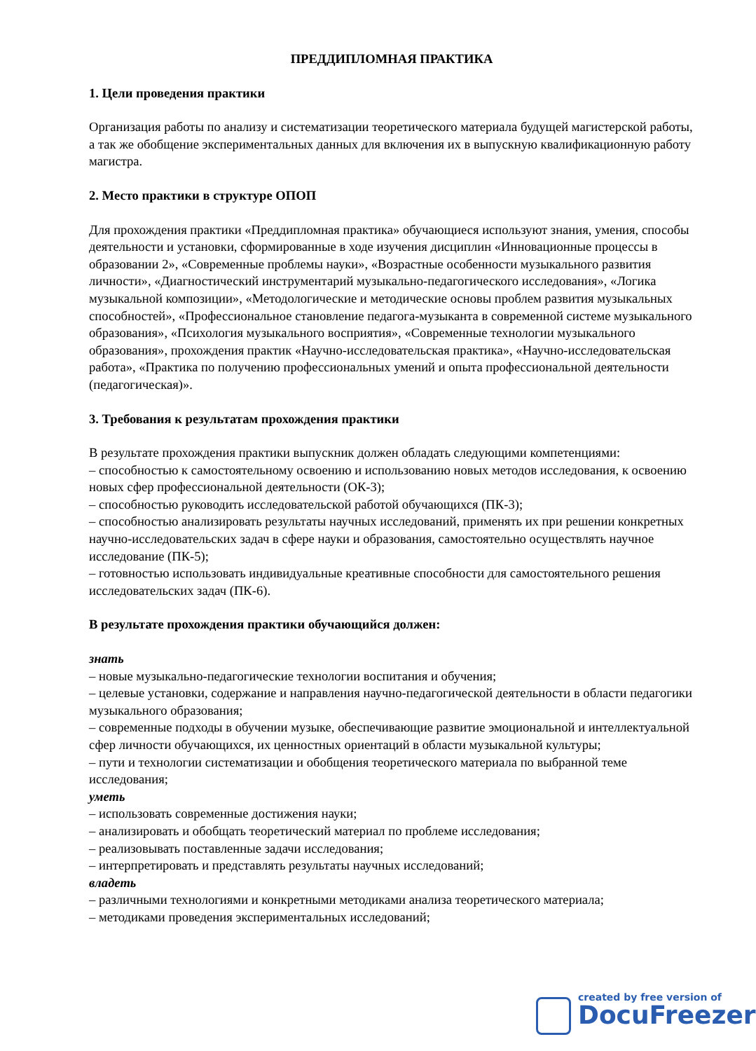ПРЕДДИПЛОМНАЯ ПРАКТИКА
1. Цели проведения практики
Организация работы по анализу и систематизации теоретического материала будущей магистерской работы, а так же обобщение экспериментальных данных для включения их в выпускную квалификационную работу магистра.
2. Место практики в структуре ОПОП
Для прохождения практики «Преддипломная практика» обучающиеся используют знания, умения, способы деятельности и установки, сформированные в ходе изучения дисциплин «Инновационные процессы в образовании 2», «Современные проблемы науки», «Возрастные особенности музыкального развития личности», «Диагностический инструментарий музыкально-педагогического исследования», «Логика музыкальной композиции», «Методологические и методические основы проблем развития музыкальных способностей», «Профессиональное становление педагога-музыканта в современной системе музыкального образования», «Психология музыкального восприятия», «Современные технологии музыкального образования», прохождения практик «Научно-исследовательская практика», «Научно-исследовательская работа», «Практика по получению профессиональных умений и опыта профессиональной деятельности (педагогическая)».
3. Требования к результатам прохождения практики
В результате прохождения практики выпускник должен обладать следующими компетенциями:
– способностью к самостоятельному освоению и использованию новых методов исследования, к освоению новых сфер профессиональной деятельности (ОК-3);
– способностью руководить исследовательской работой обучающихся (ПК-3);
– способностью анализировать результаты научных исследований, применять их при решении конкретных научно-исследовательских задач в сфере науки и образования, самостоятельно осуществлять научное исследование (ПК-5);
– готовностью использовать индивидуальные креативные способности для самостоятельного решения исследовательских задач (ПК-6).
В результате прохождения практики обучающийся должен:
знать
– новые музыкально-педагогические технологии воспитания и обучения;
– целевые установки, содержание и направления научно-педагогической деятельности в области педагогики музыкального образования;
– современные подходы в обучении музыке, обеспечивающие развитие эмоциональной и интеллектуальной сфер личности обучающихся, их ценностных ориентаций в области музыкальной культуры;
– пути и технологии систематизации и обобщения теоретического материала по выбранной теме исследования;
уметь
– использовать современные достижения науки;
– анализировать и обобщать теоретический материал по проблеме исследования;
– реализовывать поставленные задачи исследования;
– интерпретировать и представлять результаты научных исследований;
владеть
– различными технологиями и конкретными методиками анализа теоретического материала;
– методиками проведения экспериментальных исследований;
created by free version of
DocuFreezer